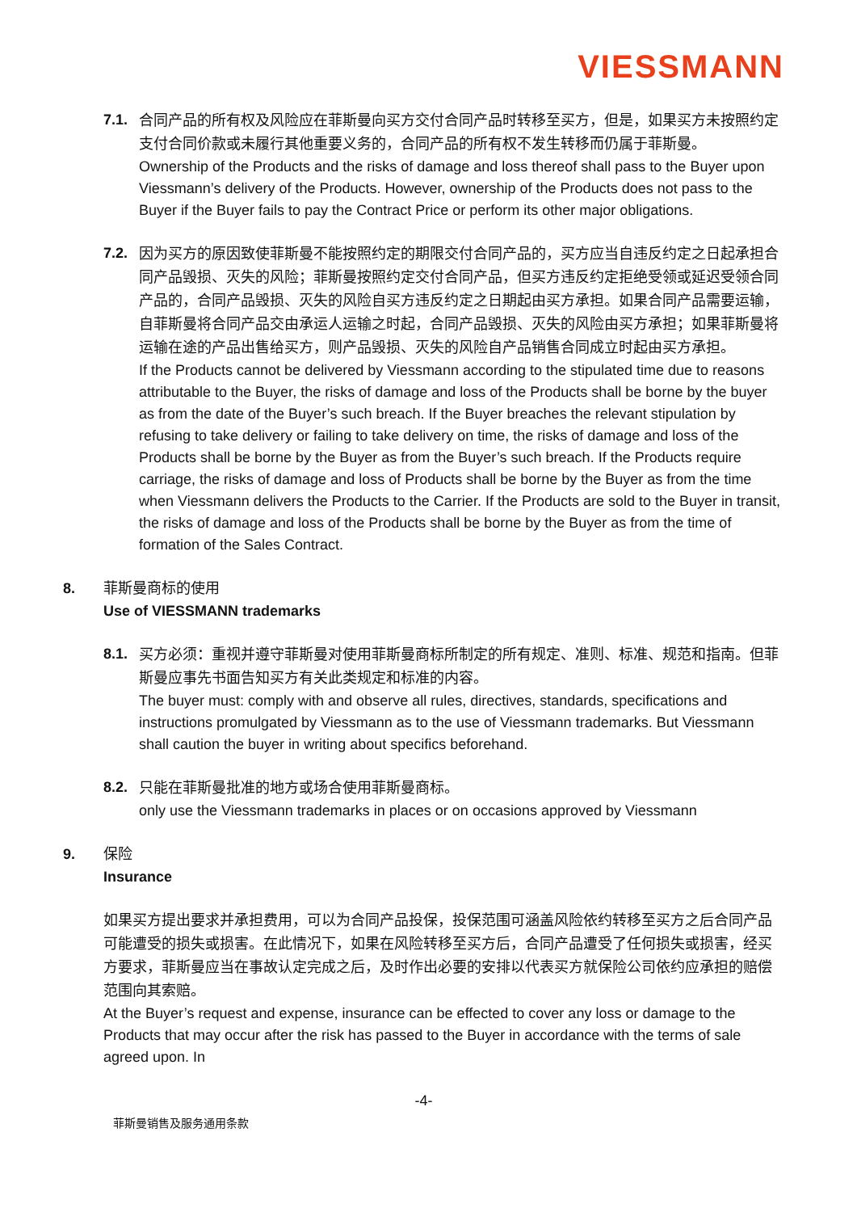VIESSMANN
7.1.
合同产品的所有权及风险应在菲斯曼向买方交付合同产品时转移至买方，但是，如果买方未按照约定支付合同价款或未履行其他重要义务的，合同产品的所有权不发生转移而仍属于菲斯曼。
Ownership of the Products and the risks of damage and loss thereof shall pass to the Buyer upon Viessmann’s delivery of the Products. However, ownership of the Products does not pass to the Buyer if the Buyer fails to pay the Contract Price or perform its other major obligations.
7.2.
因为买方的原因致使菲斯曼不能按照约定的期限交付合同产品的，买方应当自违反约定之日起承担合同产品毁损、灭失的风险；菲斯曼按照约定交付合同产品，但买方违反约定拒绝受领或延迟受领合同产品的，合同产品毁损、灭失的风险自买方违反约定之日期起由买方承担。如果合同产品需要运输，自菲斯曼将合同产品交由承运人运输之时起，合同产品毁损、灭失的风险由买方承担；如果菲斯曼将运输在途的产品出售给买方，则产品毁损、灭失的风险自产品销售合同成立时起由买方承担。
If the Products cannot be delivered by Viessmann according to the stipulated time due to reasons attributable to the Buyer, the risks of damage and loss of the Products shall be borne by the buyer as from the date of the Buyer’s such breach. If the Buyer breaches the relevant stipulation by refusing to take delivery or failing to take delivery on time, the risks of damage and loss of the Products shall be borne by the Buyer as from the Buyer’s such breach. If the Products require carriage, the risks of damage and loss of Products shall be borne by the Buyer as from the time when Viessmann delivers the Products to the Carrier. If the Products are sold to the Buyer in transit, the risks of damage and loss of the Products shall be borne by the Buyer as from the time of formation of the Sales Contract.
8. 菲斯曼商标的使用
Use of VIESSMANN trademarks
8.1.
买方必须：重视并遵守菲斯曼对使用菲斯曼商标所制定的所有规定、准则、标准、规范和指南。但菲斯曼应事先书面告知买方有关此类规定和标准的内容。
The buyer must: comply with and observe all rules, directives, standards, specifications and instructions promulgated by Viessmann as to the use of Viessmann trademarks. But Viessmann shall caution the buyer in writing about specifics beforehand.
8.2.
只能在菲斯曼批准的地方或场合使用菲斯曼商标。
only use the Viessmann trademarks in places or on occasions approved by Viessmann
9. 保险
Insurance
如果买方提出要求并承担费用，可以为合同产品投保，投保范围可涵盖风险依约转移至买方之后合同产品可能遭受的损失或损害。在此情况下，如果在风险转移至买方后，合同产品遭受了任何损失或损害，经买方要求，菲斯曼应当在事故认定完成之后，及时作出必要的安排以代表买方就保险公司依约应承担的赔偿范围向其索赔。
At the Buyer’s request and expense, insurance can be effected to cover any loss or damage to the Products that may occur after the risk has passed to the Buyer in accordance with the terms of sale agreed upon. In
-4-
菲斯曼销售及服务通用条款